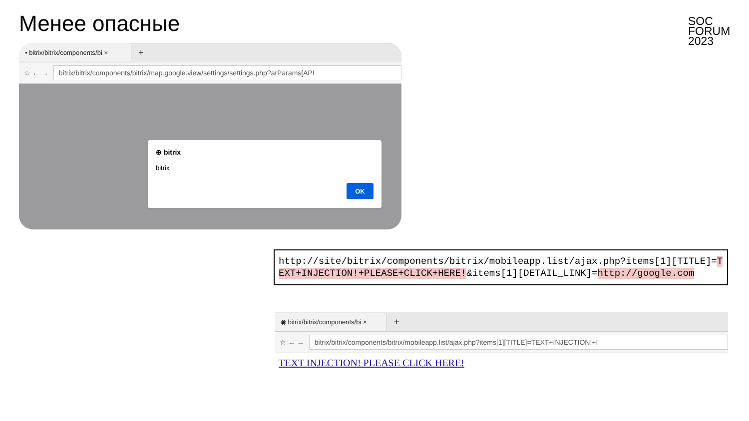Менее опасные
SOC
FORUM
2023
• bitrix/bitrix/components/bi ×
+
☆ ← →
bitrix/bitrix/components/bitrix/map.google.view/settings/settings.php?arParams[API
⊕ bitrix
bitrix
OK
http://site/bitrix/components/bitrix/mobileapp.list/ajax.php?items[1][TITLE]=TEXT+INJECTION!+PLEASE+CLICK+HERE!&items[1][DETAIL_LINK]=http://google.com
◉ bitrix/bitrix/components/bi ×
+
☆ ← →
bitrix/bitrix/components/bitrix/mobileapp.list/ajax.php?items[1][TITLE]=TEXT+INJECTION!+I
TEXT INJECTION! PLEASE CLICK HERE!